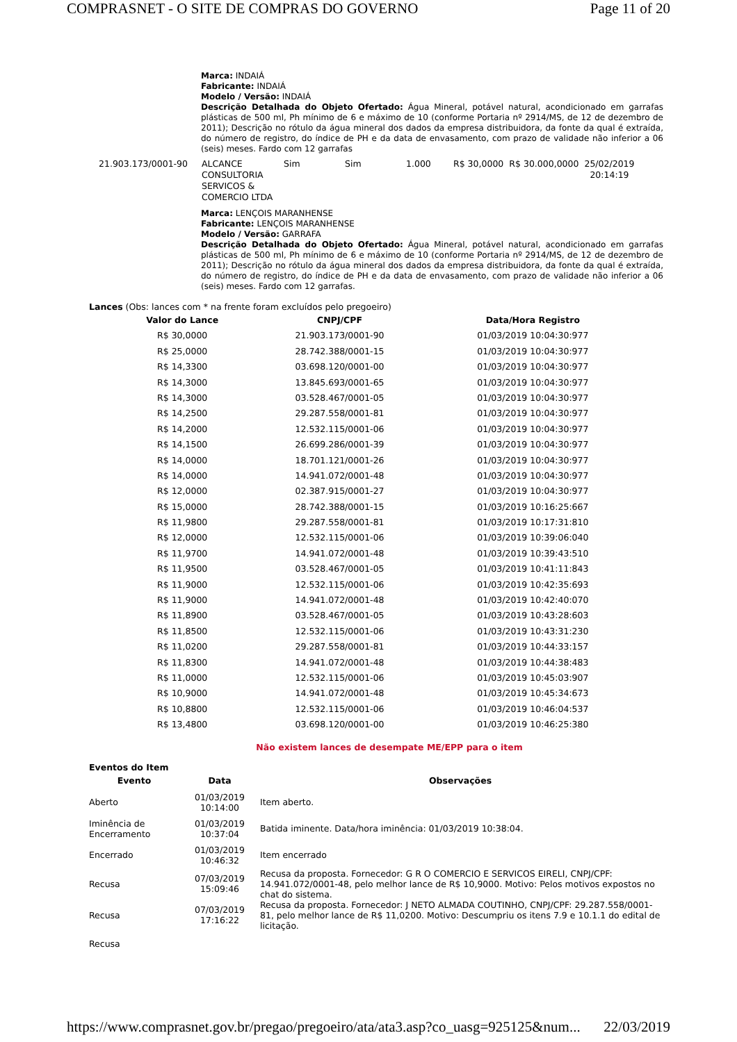COMPRASNET - O SITE DE COMPRAS DO GOVERNO Page 11 of 20
Marca: INDAIÁ
Fabricante: INDAIÁ
Modelo / Versão: INDAIÁ
Descrição Detalhada do Objeto Ofertado: Água Mineral, potável natural, acondicionado em garrafas plásticas de 500 ml, Ph mínimo de 6 e máximo de 10 (conforme Portaria nº 2914/MS, de 12 de dezembro de 2011); Descrição no rótulo da água mineral dos dados da empresa distribuidora, da fonte da qual é extraída, do número de registro, do índice de PH e da data de envasamento, com prazo de validade não inferior a 06 (seis) meses. Fardo com 12 garrafas
| 21.903.173/0001-90 | ALCANCE CONSULTORIA SERVICOS & COMERCIO LTDA | Sim | Sim | 1.000 | R$ 30,0000 | R$ 30.000,0000 | 25/02/2019 20:14:19 |
Marca: LENÇOIS MARANHENSE
Fabricante: LENÇOIS MARANHENSE
Modelo / Versão: GARRAFA
Descrição Detalhada do Objeto Ofertado: Água Mineral, potável natural, acondicionado em garrafas plásticas de 500 ml, Ph mínimo de 6 e máximo de 10 (conforme Portaria nº 2914/MS, de 12 de dezembro de 2011); Descrição no rótulo da água mineral dos dados da empresa distribuidora, da fonte da qual é extraída, do número de registro, do índice de PH e da data de envasamento, com prazo de validade não inferior a 06 (seis) meses. Fardo com 12 garrafas.
Lances (Obs: lances com * na frente foram excluídos pelo pregoeiro)
| Valor do Lance | CNPJ/CPF | Data/Hora Registro |
| --- | --- | --- |
| R$ 30,0000 | 21.903.173/0001-90 | 01/03/2019 10:04:30:977 |
| R$ 25,0000 | 28.742.388/0001-15 | 01/03/2019 10:04:30:977 |
| R$ 14,3300 | 03.698.120/0001-00 | 01/03/2019 10:04:30:977 |
| R$ 14,3000 | 13.845.693/0001-65 | 01/03/2019 10:04:30:977 |
| R$ 14,3000 | 03.528.467/0001-05 | 01/03/2019 10:04:30:977 |
| R$ 14,2500 | 29.287.558/0001-81 | 01/03/2019 10:04:30:977 |
| R$ 14,2000 | 12.532.115/0001-06 | 01/03/2019 10:04:30:977 |
| R$ 14,1500 | 26.699.286/0001-39 | 01/03/2019 10:04:30:977 |
| R$ 14,0000 | 18.701.121/0001-26 | 01/03/2019 10:04:30:977 |
| R$ 14,0000 | 14.941.072/0001-48 | 01/03/2019 10:04:30:977 |
| R$ 12,0000 | 02.387.915/0001-27 | 01/03/2019 10:04:30:977 |
| R$ 15,0000 | 28.742.388/0001-15 | 01/03/2019 10:16:25:667 |
| R$ 11,9800 | 29.287.558/0001-81 | 01/03/2019 10:17:31:810 |
| R$ 12,0000 | 12.532.115/0001-06 | 01/03/2019 10:39:06:040 |
| R$ 11,9700 | 14.941.072/0001-48 | 01/03/2019 10:39:43:510 |
| R$ 11,9500 | 03.528.467/0001-05 | 01/03/2019 10:41:11:843 |
| R$ 11,9000 | 12.532.115/0001-06 | 01/03/2019 10:42:35:693 |
| R$ 11,9000 | 14.941.072/0001-48 | 01/03/2019 10:42:40:070 |
| R$ 11,8900 | 03.528.467/0001-05 | 01/03/2019 10:43:28:603 |
| R$ 11,8500 | 12.532.115/0001-06 | 01/03/2019 10:43:31:230 |
| R$ 11,0200 | 29.287.558/0001-81 | 01/03/2019 10:44:33:157 |
| R$ 11,8300 | 14.941.072/0001-48 | 01/03/2019 10:44:38:483 |
| R$ 11,0000 | 12.532.115/0001-06 | 01/03/2019 10:45:03:907 |
| R$ 10,9000 | 14.941.072/0001-48 | 01/03/2019 10:45:34:673 |
| R$ 10,8800 | 12.532.115/0001-06 | 01/03/2019 10:46:04:537 |
| R$ 13,4800 | 03.698.120/0001-00 | 01/03/2019 10:46:25:380 |
Não existem lances de desempate ME/EPP para o item
Eventos do Item
| Evento | Data | Observações |
| --- | --- | --- |
| Aberto | 01/03/2019 10:14:00 | Item aberto. |
| Iminência de Encerramento | 01/03/2019 10:37:04 | Batida iminente. Data/hora iminência: 01/03/2019 10:38:04. |
| Encerrado | 01/03/2019 10:46:32 | Item encerrado |
| Recusa | 07/03/2019 15:09:46 | Recusa da proposta. Fornecedor: G R O COMERCIO E SERVICOS EIRELI, CNPJ/CPF: 14.941.072/0001-48, pelo melhor lance de R$ 10,9000. Motivo: Pelos motivos expostos no chat do sistema. |
| Recusa | 07/03/2019 17:16:22 | Recusa da proposta. Fornecedor: J NETO ALMADA COUTINHO, CNPJ/CPF: 29.287.558/0001-81, pelo melhor lance de R$ 11,0200. Motivo: Descumpriu os itens 7.9 e 10.1.1 do edital de licitação. |
| Recusa | | |
https://www.comprasnet.gov.br/pregao/pregoeiro/ata/ata3.asp?co_uasg=925125&num... 22/03/2019